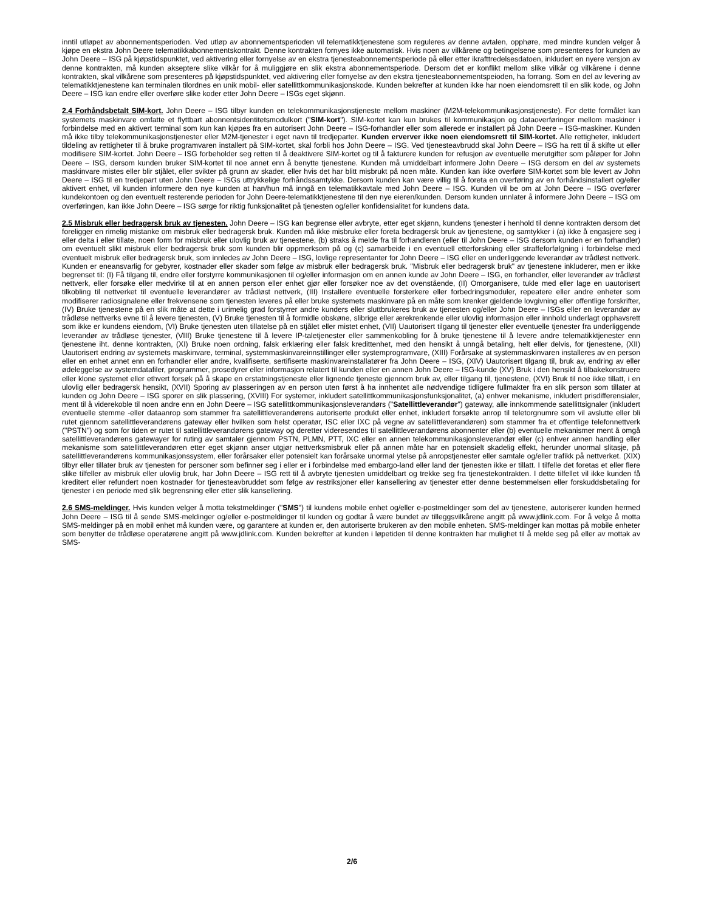inntil utløpet av abonnementsperioden. Ved utløp av abonnementsperioden vil telematikktjenestene som reguleres av denne avtalen, opphøre, med mindre kunden velger å kjøpe en ekstra John Deere telematikkabonnementskontrakt. Denne kontrakten fornyes ikke automatisk. Hvis noen av vilkårene og betingelsene som presenteres for kunden av John Deere – ISG på kjøpstidspunktet, ved aktivering eller fornyelse av en ekstra tjenesteabonnementsperiode på eller etter ikrafttredelsesdatoen, inkludert en nyere versjon av denne kontrakten, må kunden akseptere slike vilkår for å muliggjøre en slik ekstra abonnementsperiode. Dersom det er konflikt mellom slike vilkår og vilkårene i denne kontrakten, skal vilkårene som presenteres på kjøpstidspunktet, ved aktivering eller fornyelse av den ekstra tjenesteabonnementspeioden, ha forrang. Som en del av levering av telematikktjenestene kan terminalen tilordnes en unik mobil- eller satellittkommunikasjonskode. Kunden bekrefter at kunden ikke har noen eiendomsrett til en slik kode, og John Deere – ISG kan endre eller overføre slike koder etter John Deere – ISGs eget skjønn.
2.4 Forhåndsbetalt SIM-kort. John Deere – ISG tilbyr kunden en telekommunikasjonstjeneste mellom maskiner (M2M-telekommunikasjonstjeneste). For dette formålet kan systemets maskinvare omfatte et flyttbart abonnentsidentitetsmodulkort ("SIM-kort"). SIM-kortet kan kun brukes til kommunikasjon og dataoverføringer mellom maskiner i forbindelse med en aktivert terminal som kun kan kjøpes fra en autorisert John Deere – ISG-forhandler eller som allerede er installert på John Deere – ISG-maskiner. Kunden må ikke tilby telekommunikasjonstjenester eller M2M-tjenester i eget navn til tredjeparter. Kunden erverver ikke noen eiendomsrett til SIM-kortet. Alle rettigheter, inkludert tildeling av rettigheter til å bruke programvaren installert på SIM-kortet, skal forbli hos John Deere – ISG. Ved tjenesteavbrudd skal John Deere – ISG ha rett til å skifte ut eller modifisere SIM-kortet. John Deere – ISG forbeholder seg retten til å deaktivere SIM-kortet og til å fakturere kunden for refusjon av eventuelle merutgifter som påløper for John Deere – ISG, dersom kunden bruker SIM-kortet til noe annet enn å benytte tjenestene. Kunden må umiddelbart informere John Deere – ISG dersom en del av systemets maskinvare mistes eller blir stjålet, eller svikter på grunn av skader, eller hvis det har blitt misbrukt på noen måte. Kunden kan ikke overføre SIM-kortet som ble levert av John Deere – ISG til en tredjepart uten John Deere – ISGs uttrykkelige forhåndssamtykke. Dersom kunden kan være villig til å foreta en overføring av en forhåndsinstallert og/eller aktivert enhet, vil kunden informere den nye kunden at han/hun må inngå en telematikkavtale med John Deere – ISG. Kunden vil be om at John Deere – ISG overfører kundekontoen og den eventuelt resterende perioden for John Deere-telematikktjenestene til den nye eieren/kunden. Dersom kunden unnlater å informere John Deere – ISG om overføringen, kan ikke John Deere – ISG sørge for riktig funksjonalitet på tjenesten og/eller konfidensialitet for kundens data.
2.5 Misbruk eller bedragersk bruk av tjenesten. John Deere – ISG kan begrense eller avbryte, etter eget skjønn, kundens tjenester i henhold til denne kontrakten dersom det foreligger en rimelig mistanke om misbruk eller bedragersk bruk. Kunden må ikke misbruke eller foreta bedragersk bruk av tjenestene, og samtykker i (a) ikke å engasjere seg i eller delta i eller tillate, noen form for misbruk eller ulovlig bruk av tjenestene, (b) straks å melde fra til forhandleren (eller til John Deere – ISG dersom kunden er en forhandler) om eventuelt slikt misbruk eller bedragersk bruk som kunden blir oppmerksom på og (c) samarbeide i en eventuell etterforskning eller straffeforfølgning i forbindelse med eventuelt misbruk eller bedragersk bruk, som innledes av John Deere – ISG, lovlige representanter for John Deere – ISG eller en underliggende leverandør av trådløst nettverk. Kunden er eneansvarlig for gebyrer, kostnader eller skader som følge av misbruk eller bedragersk bruk. "Misbruk eller bedragersk bruk" av tjenestene inkluderer, men er ikke begrenset til: (I) Få tilgang til, endre eller forstyrre kommunikasjonen til og/eller informasjon om en annen kunde av John Deere – ISG, en forhandler, eller leverandør av trådløst nettverk, eller forsøke eller medvirke til at en annen person eller enhet gjør eller forsøker noe av det ovenstående, (II) Omorganisere, tukle med eller lage en uautorisert tilkobling til nettverket til eventuelle leverandører av trådløst nettverk, (III) Installere eventuelle forsterkere eller forbedringsmoduler, repeatere eller andre enheter som modifiserer radiosignalene eller frekvensene som tjenesten leveres på eller bruke systemets maskinvare på en måte som krenker gjeldende lovgivning eller offentlige forskrifter, (IV) Bruke tjenestene på en slik måte at dette i urimelig grad forstyrrer andre kunders eller sluttbrukeres bruk av tjenesten og/eller John Deere – ISGs eller en leverandør av trådløse nettverks evne til å levere tjenesten, (V) Bruke tjenesten til å formidle obskøne, slibrige eller ærekrenkende eller ulovlig informasjon eller innhold underlagt opphavsrett som ikke er kundens eiendom, (VI) Bruke tjenesten uten tillatelse på en stjålet eller mistet enhet, (VII) Uautorisert tilgang til tjenester eller eventuelle tjenester fra underliggende leverandør av trådløse tjenester, (VIII) Bruke tjenestene til å levere IP-taletjenester eller sammenkobling for å bruke tjenestene til å levere andre telematikktjenester enn tjenestene iht. denne kontrakten, (XI) Bruke noen ordning, falsk erklæring eller falsk kredittenhet, med den hensikt å unngå betaling, helt eller delvis, for tjenestene, (XII) Uautorisert endring av systemets maskinvare, terminal, systemmaskinvareinnstillinger eller systemprogramvare, (XIII) Forårsake at systemmaskinvaren installeres av en person eller en enhet annet enn en forhandler eller andre, kvalifiserte, sertifiserte maskinvareinstallatører fra John Deere – ISG, (XIV) Uautorisert tilgang til, bruk av, endring av eller ødeleggelse av systemdatafiler, programmer, prosedyrer eller informasjon relatert til kunden eller en annen John Deere – ISG-kunde (XV) Bruk i den hensikt å tilbakekonstruere eller klone systemet eller ethvert forsøk på å skape en erstatningstjeneste eller lignende tjeneste gjennom bruk av, eller tilgang til, tjenestene, (XVI) Bruk til noe ikke tillatt, i en ulovlig eller bedragersk hensikt, (XVII) Sporing av plasseringen av en person uten først å ha innhentet alle nødvendige tidligere fullmakter fra en slik person som tillater at kunden og John Deere – ISG sporer en slik plassering, (XVIII) For systemer, inkludert satellittkommunikasjonsfunksjonalitet, (a) enhver mekanisme, inkludert prisdifferensialer, ment til å viderekoble til noen andre enn en John Deere – ISG satellittkommunikasjonsleverandørs ("Satellittleverandør") gateway, alle innkommende satellittsignaler (inkludert eventuelle stemme -eller dataanrop som stammer fra satellittleverandørens autoriserte produkt eller enhet, inkludert forsøkte anrop til teletorgnumre som vil avslutte eller bli rutet gjennom satellittleverandørens gateway eller hvilken som helst operatør, ISC eller IXC på vegne av satellittleverandøren) som stammer fra et offentlige telefonnettverk ("PSTN") og som for tiden er rutet til satellittleverandørens gateway og deretter videresendes til satellittleverandørens abonnenter eller (b) eventuelle mekanismer ment å omgå satellittleverandørens gatewayer for ruting av samtaler gjennom PSTN, PLMN, PTT, IXC eller en annen telekommunikasjonsleverandør eller (c) enhver annen handling eller mekanisme som satellittleverandøren etter eget skjønn anser utgjør nettverksmisbruk eller på annen måte har en potensielt skadelig effekt, herunder unormal slitasje, på satellittleverandørens kommunikasjonssystem, eller forårsaker eller potensielt kan forårsake unormal ytelse på anropstjenester eller samtale og/eller trafikk på nettverket. (XIX) tilbyr eller tillater bruk av tjenesten for personer som befinner seg i eller er i forbindelse med embargo-land eller land der tjenesten ikke er tillatt. I tilfelle det foretas et eller flere slike tilfeller av misbruk eller ulovlig bruk, har John Deere – ISG rett til å avbryte tjenesten umiddelbart og trekke seg fra tjenestekontrakten. I dette tilfellet vil ikke kunden få kreditert eller refundert noen kostnader for tjenesteavbruddet som følge av restriksjoner eller kansellering av tjenester etter denne bestemmelsen eller forskuddsbetaling for tjenester i en periode med slik begrensning eller etter slik kansellering.
2.6 SMS-meldinger. Hvis kunden velger å motta tekstmeldinger ("SMS") til kundens mobile enhet og/eller e-postmeldinger som del av tjenestene, autoriserer kunden hermed John Deere – ISG til å sende SMS-meldinger og/eller e-postmeldinger til kunden og godtar å være bundet av tilleggsvilkårene angitt på www.jdlink.com. For å velge å motta SMS-meldinger på en mobil enhet må kunden være, og garantere at kunden er, den autoriserte brukeren av den mobile enheten. SMS-meldinger kan mottas på mobile enheter som benytter de trådløse operatørene angitt på www.jdlink.com. Kunden bekrefter at kunden i løpetiden til denne kontrakten har mulighet til å melde seg på eller av mottak av SMS-
2/6